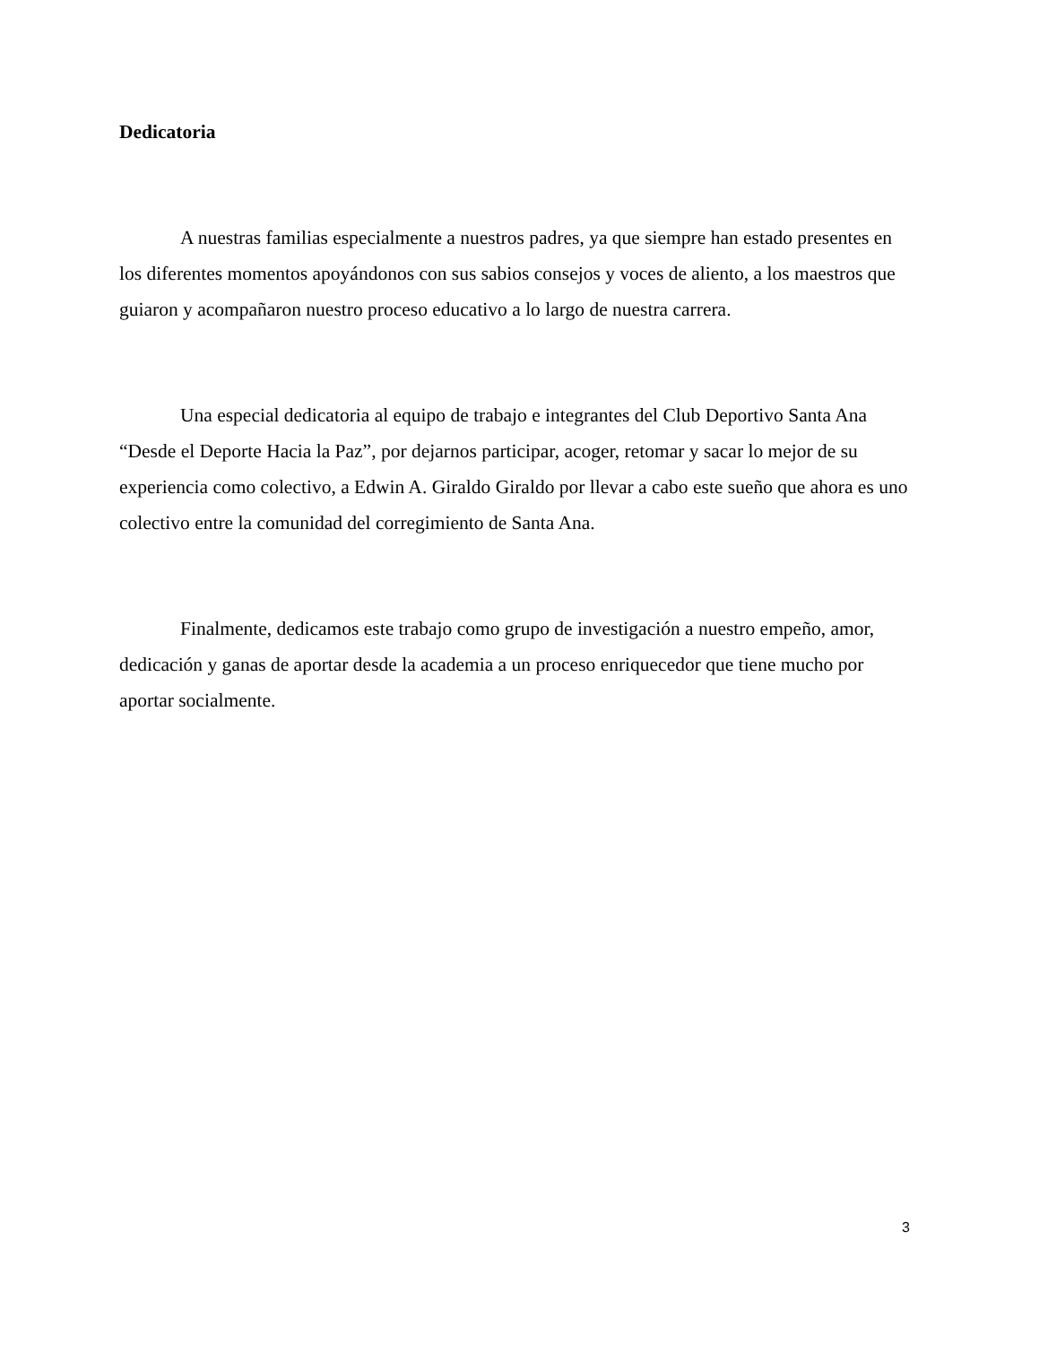Dedicatoria
A nuestras familias especialmente a nuestros padres, ya que siempre han estado presentes en los diferentes momentos apoyándonos con sus sabios consejos y voces de aliento, a los maestros que guiaron y acompañaron nuestro proceso educativo a lo largo de nuestra carrera.
Una especial dedicatoria al equipo de trabajo e integrantes del Club Deportivo Santa Ana “Desde el Deporte Hacia la Paz”, por dejarnos participar, acoger, retomar y sacar lo mejor de su experiencia como colectivo, a Edwin A. Giraldo Giraldo por llevar a cabo este sueño que ahora es uno colectivo entre la comunidad del corregimiento de Santa Ana.
Finalmente, dedicamos este trabajo como grupo de investigación a nuestro empeño, amor, dedicación y ganas de aportar desde la academia a un proceso enriquecedor que tiene mucho por aportar socialmente.
3